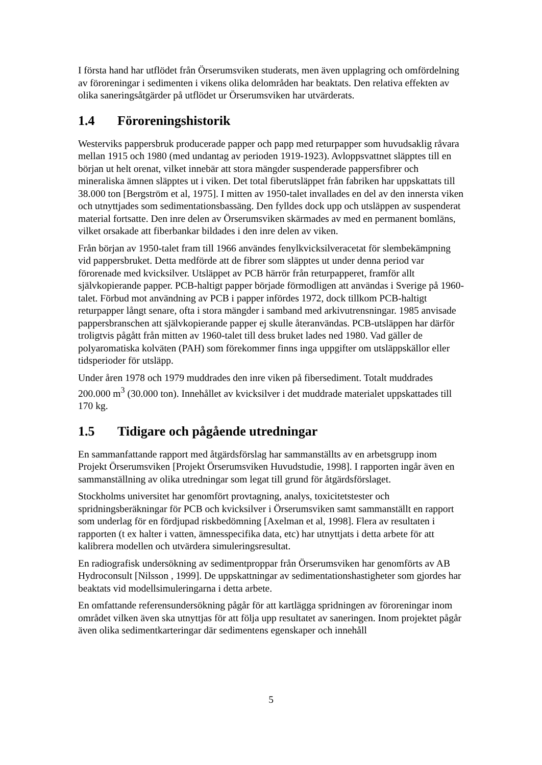I första hand har utflödet från Örserumsviken studerats, men även upplagring och omfördelning av föroreningar i sedimenten i vikens olika delområden har beaktats. Den relativa effekten av olika saneringsåtgärder på utflödet ur Örserumsviken har utvärderats.
1.4 Föroreningshistorik
Westerviks pappersbruk producerade papper och papp med returpapper som huvudsaklig råvara mellan 1915 och 1980 (med undantag av perioden 1919-1923). Avloppsvattnet släpptes till en början ut helt orenat, vilket innebär att stora mängder suspenderade pappersfibrer och mineraliska ämnen släpptes ut i viken. Det total fiberutsläppet från fabriken har uppskattats till 38.000 ton [Bergström et al, 1975]. I mitten av 1950-talet invallades en del av den innersta viken och utnyttjades som sedimentationsbassäng. Den fylldes dock upp och utsläppen av suspenderat material fortsatte. Den inre delen av Örserumsviken skärmades av med en permanent bomläns, vilket orsakade att fiberbankar bildades i den inre delen av viken.
Från början av 1950-talet fram till 1966 användes fenylkvicksilveracetat för slembekämpning vid pappersbruket. Detta medförde att de fibrer som släpptes ut under denna period var förorenade med kvicksilver. Utsläppet av PCB härrör från returpapperet, framför allt självkopierande papper. PCB-haltigt papper började förmodligen att användas i Sverige på 1960-talet. Förbud mot användning av PCB i papper infördes 1972, dock tillkom PCB-haltigt returpapper långt senare, ofta i stora mängder i samband med arkivutrensningar. 1985 anvisade pappersbranschen att självkopierande papper ej skulle återanvändas. PCB-utsläppen har därför troligtvis pågått från mitten av 1960-talet till dess bruket lades ned 1980. Vad gäller de polyaromatiska kolväten (PAH) som förekommer finns inga uppgifter om utsläppskällor eller tidsperioder för utsläpp.
Under åren 1978 och 1979 muddrades den inre viken på fibersediment. Totalt muddrades 200.000 m<sup>3</sup> (30.000 ton). Innehållet av kvicksilver i det muddrade materialet uppskattades till 170 kg.
1.5 Tidigare och pågående utredningar
En sammanfattande rapport med åtgärdsförslag har sammanställts av en arbetsgrupp inom Projekt Örserumsviken [Projekt Örserumsviken Huvudstudie, 1998]. I rapporten ingår även en sammanställning av olika utredningar som legat till grund för åtgärdsförslaget.
Stockholms universitet har genomfört provtagning, analys, toxicitetstester och spridningsberäkningar för PCB och kvicksilver i Örserumsviken samt sammanställt en rapport som underlag för en fördjupad riskbedömning [Axelman et al, 1998]. Flera av resultaten i rapporten (t ex halter i vatten, ämnesspecifika data, etc) har utnyttjats i detta arbete för att kalibrera modellen och utvärdera simuleringsresultat.
En radiografisk undersökning av sedimentproppar från Örserumsviken har genomförts av AB Hydroconsult [Nilsson , 1999]. De uppskattningar av sedimentationshastigheter som gjordes har beaktats vid modellsimuleringarna i detta arbete.
En omfattande referensundersökning pågår för att kartlägga spridningen av föroreningar inom området vilken även ska utnyttjas för att följa upp resultatet av saneringen. Inom projektet pågår även olika sedimentkarteringar där sedimentens egenskaper och innehåll
5